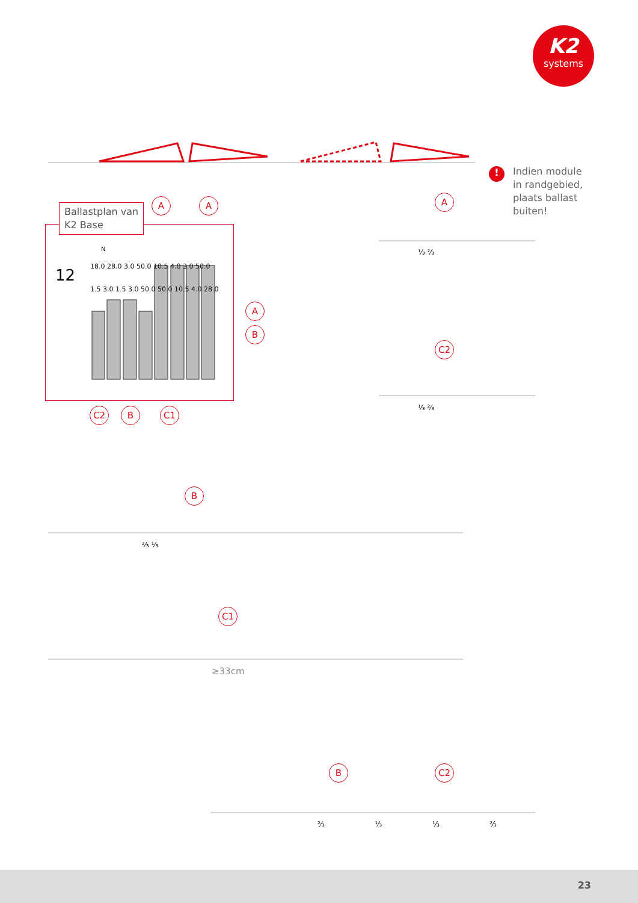K2
systems
! Indien module
in randgebied,
plaats ballast
buiten!
Ballastplan van
K2 Base
12
N
18.0 28.0 3.0 50.0 10.5 4.0 3.0 50.0 1.5 3.0 1.5 3.0 50.0 50.0 10.5 4.0 28.0
A A
A
B
C2 B C1
A
⅓ ⅔
C2
⅓ ⅔
B
⅔ ⅓
C1
≥33cm
B C2
⅔ ⅓ ⅓ ⅔
23